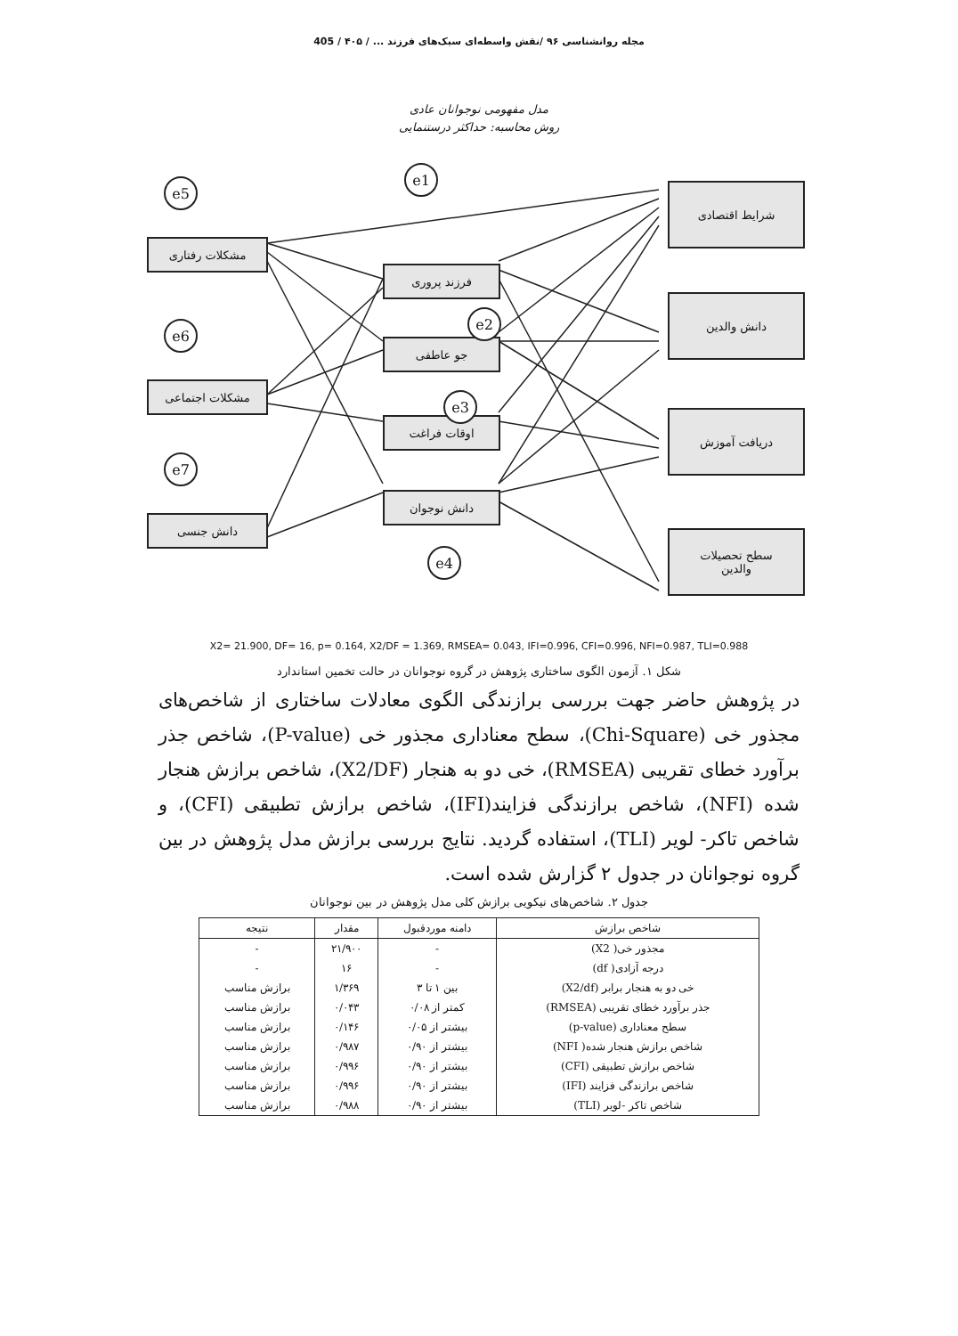مجله روانشناسی ۹۶ /نقش واسطه‌ای سبک‌های فرزند ... / ۴۰۵ / 405
مدل مفهومی نوجوانان عادی
روش محاسبه: حداکثر درستنمایی
شرایط اقتصادی
دانش والدین
دریافت آموزش
سطح تحصیلات
والدین
فرزند پروری
جو عاطفی
اوقات فراغت
دانش نوجوان
مشکلات رفتاری
مشکلات اجتماعی
دانش جنسی
e5
e6
e7
e1
e2
e3
e4
X2= 21.900, DF= 16, p= 0.164, X2/DF = 1.369, RMSEA= 0.043, IFI=0.996, CFI=0.996, NFI=0.987, TLI=0.988
شکل ۱. آزمون الگوی ساختاری پژوهش در گروه نوجوانان در حالت تخمین استاندارد
در پژوهش حاضر جهت بررسی برازندگی الگوی معادلات ساختاری از شاخص‌های مجذور خی (Chi-Square)، سطح معناداری مجذور خی (P-value)، شاخص جذر برآورد خطای تقریبی (RMSEA)، خی دو به هنجار (X2/DF)، شاخص برازش هنجار شده (NFI)، شاخص برازندگی فزایند(IFI)، شاخص برازش تطبیقی (CFI)، و شاخص تاکر- لویر (TLI)، استفاده گردید. نتایج بررسی برازش مدل پژوهش در بین گروه نوجوانان در جدول ۲ گزارش شده است.
جدول ۲. شاخص‌های نیکویی برازش کلی مدل پژوهش در بین نوجوانان
| شاخص برازش | دامنه موردقبول | مقدار | نتیجه |
| --- | --- | --- | --- |
| مجذور خی( X2) | - | ۲۱/۹۰۰ | - |
| درجه آزادی( df) | - | ۱۶ | - |
| خی دو به هنجار برابر (X2/df) | بین ۱ تا ۳ | ۱/۳۶۹ | برازش مناسب |
| جذر برآورد خطای تقریبی (RMSEA) | کمتر از ۰/۰۸ | ۰/۰۴۳ | برازش مناسب |
| سطح معناداری (p-value) | بیشتر از ۰/۰۵ | ۰/۱۴۶ | برازش مناسب |
| شاخص برازش هنجار شده( NFI) | بیشتر از ۰/۹۰ | ۰/۹۸۷ | برازش مناسب |
| شاخص برازش تطبیقی (CFI) | بیشتر از ۰/۹۰ | ۰/۹۹۶ | برازش مناسب |
| شاخص برازندگی فزایند (IFI) | بیشتر از ۰/۹۰ | ۰/۹۹۶ | برازش مناسب |
| شاخص تاکر -لویر (TLI) | بیشتر از ۰/۹۰ | ۰/۹۸۸ | برازش مناسب |